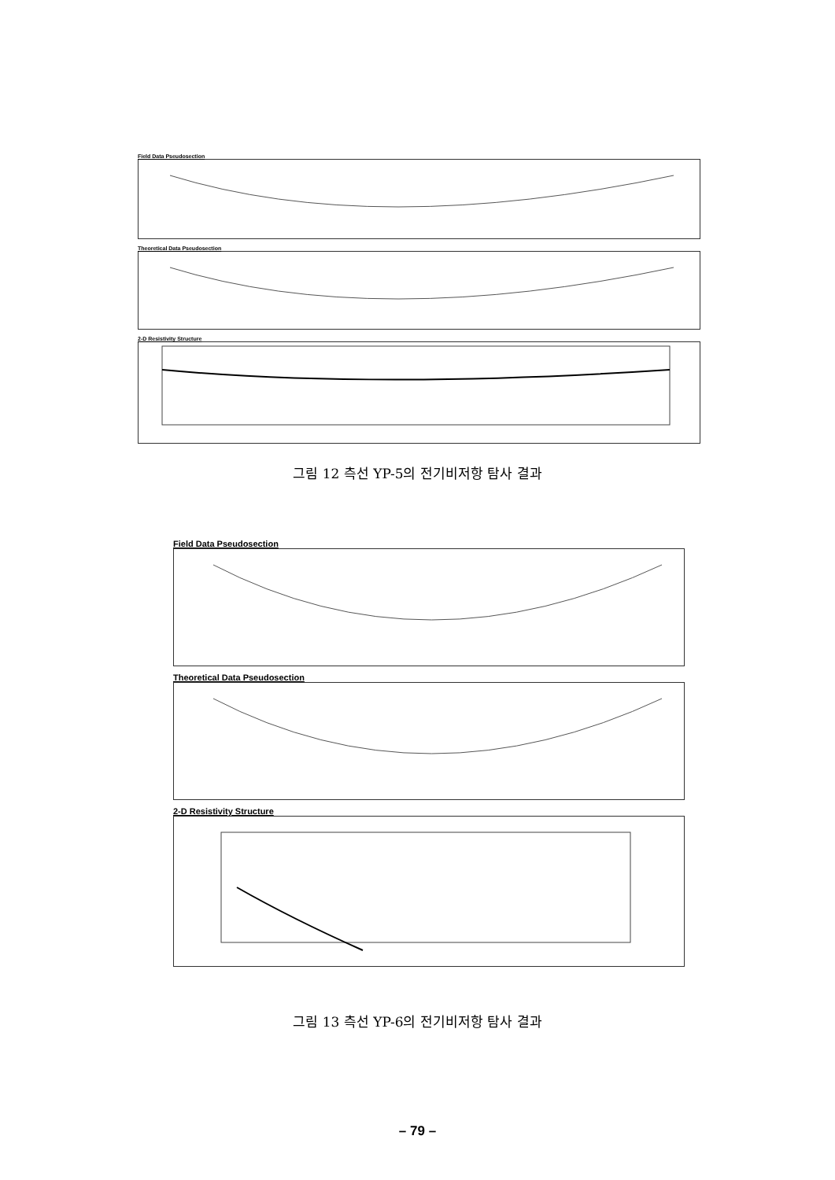Field Data Pseudosection
Theoretical Data Pseudosection
2-D Resistivity Structure
그림 12 측선 YP-5의 전기비저항 탐사 결과
Field Data Pseudosection
Theoretical Data Pseudosection
2-D Resistivity Structure
그림 13 측선 YP-6의 전기비저항 탐사 결과
– 79 –